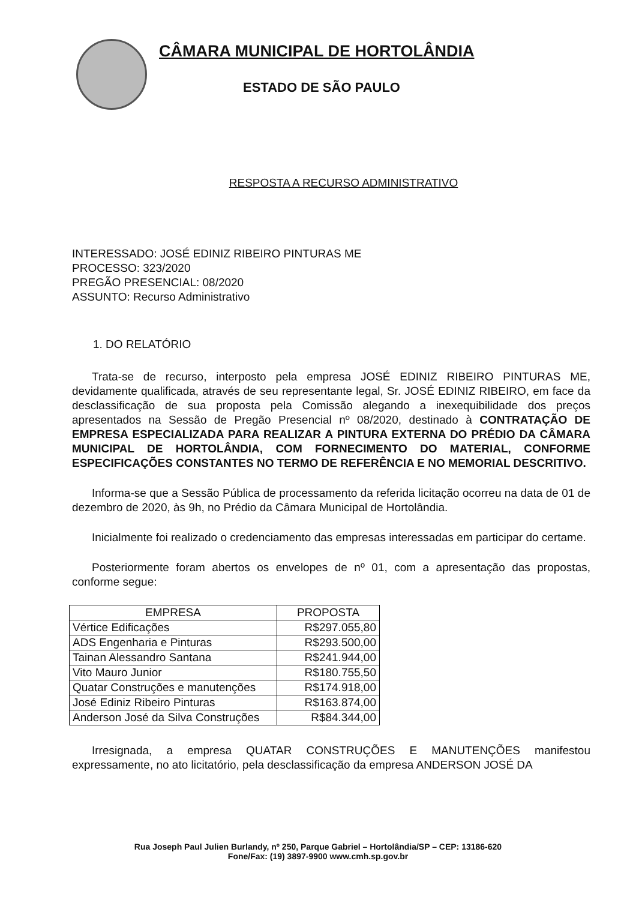CÂMARA MUNICIPAL DE HORTOLÂNDIA
ESTADO DE SÃO PAULO
RESPOSTA A RECURSO ADMINISTRATIVO
INTERESSADO: JOSÉ EDINIZ RIBEIRO PINTURAS ME
PROCESSO: 323/2020
PREGÃO PRESENCIAL: 08/2020
ASSUNTO: Recurso Administrativo
1. DO RELATÓRIO
Trata-se de recurso, interposto pela empresa JOSÉ EDINIZ RIBEIRO PINTURAS ME, devidamente qualificada, através de seu representante legal, Sr. JOSÉ EDINIZ RIBEIRO, em face da desclassificação de sua proposta pela Comissão alegando a inexequibilidade dos preços apresentados na Sessão de Pregão Presencial nº 08/2020, destinado à CONTRATAÇÃO DE EMPRESA ESPECIALIZADA PARA REALIZAR A PINTURA EXTERNA DO PRÉDIO DA CÂMARA MUNICIPAL DE HORTOLÂNDIA, COM FORNECIMENTO DO MATERIAL, CONFORME ESPECIFICAÇÕES CONSTANTES NO TERMO DE REFERÊNCIA E NO MEMORIAL DESCRITIVO.
Informa-se que a Sessão Pública de processamento da referida licitação ocorreu na data de 01 de dezembro de 2020, às 9h, no Prédio da Câmara Municipal de Hortolândia.
Inicialmente foi realizado o credenciamento das empresas interessadas em participar do certame.
Posteriormente foram abertos os envelopes de nº 01, com a apresentação das propostas, conforme segue:
| EMPRESA | PROPOSTA |
| --- | --- |
| Vértice Edificações | R$297.055,80 |
| ADS Engenharia e Pinturas | R$293.500,00 |
| Tainan Alessandro Santana | R$241.944,00 |
| Vito Mauro Junior | R$180.755,50 |
| Quatar Construções e manutenções | R$174.918,00 |
| José Ediniz Ribeiro Pinturas | R$163.874,00 |
| Anderson José da Silva Construções | R$84.344,00 |
Irresignada, a empresa QUATAR CONSTRUÇÕES E MANUTENÇÕES manifestou expressamente, no ato licitatório, pela desclassificação da empresa ANDERSON JOSÉ DA
Rua Joseph Paul Julien Burlandy, nº 250, Parque Gabriel – Hortolândia/SP – CEP: 13186-620
Fone/Fax: (19) 3897-9900 www.cmh.sp.gov.br